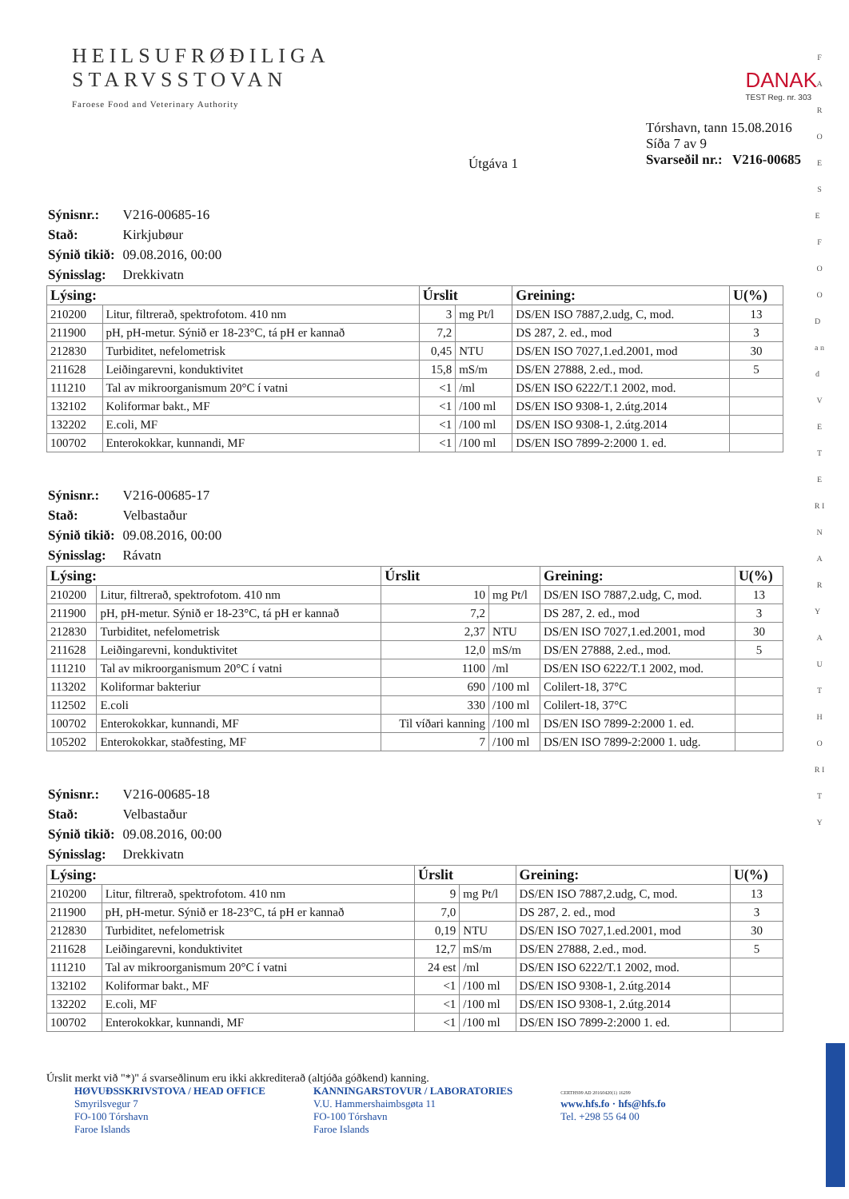HEILSUFRØÐILIGA
STARVSSTOVAN
Faroese Food and Veterinary Authority
DANAK
TEST Reg. nr. 303
Útgáva 1
Tórshavn, tann 15.08.2016
Síða 7 av 9
Svarseðil nr.: V216-00685
| Sýnisnr.: | V216-00685-16 |
| Stað: | Kirkjubøur |
| Sýnið tikið: | 09.08.2016, 00:00 |
| Sýnisslag: | Drekkivatn |
| Lýsing: | | Úrslit | | Greining: | U(%) |
| --- | --- | --- | --- | --- | --- |
| 210200 | Litur, filtrerað, spektrofotom. 410 nm | 3 | mg Pt/l | DS/EN ISO 7887,2.udg, C, mod. | 13 |
| 211900 | pH, pH-metur. Sýnið er 18-23°C, tá pH er kannað | 7,2 | | DS 287, 2. ed., mod | 3 |
| 212830 | Turbiditet, nefelometrisk | 0,45 | NTU | DS/EN ISO 7027,1.ed.2001, mod | 30 |
| 211628 | Leiðingarevni, konduktivitet | 15,8 | mS/m | DS/EN 27888, 2.ed., mod. | 5 |
| 111210 | Tal av mikroorganismum 20°C í vatni | <1 | /ml | DS/EN ISO 6222/T.1 2002, mod. | |
| 132102 | Koliformar bakt., MF | <1 | /100 ml | DS/EN ISO 9308-1, 2.útg.2014 | |
| 132202 | E.coli, MF | <1 | /100 ml | DS/EN ISO 9308-1, 2.útg.2014 | |
| 100702 | Enterokokkar, kunnandi, MF | <1 | /100 ml | DS/EN ISO 7899-2:2000 1. ed. | |
| Sýnisnr.: | V216-00685-17 |
| Stað: | Velbastaður |
| Sýnið tikið: | 09.08.2016, 00:00 |
| Sýnisslag: | Rávatn |
| Lýsing: | | Úrslit | | Greining: | U(%) |
| --- | --- | --- | --- | --- | --- |
| 210200 | Litur, filtrerað, spektrofotom. 410 nm | 10 | mg Pt/l | DS/EN ISO 7887,2.udg, C, mod. | 13 |
| 211900 | pH, pH-metur. Sýnið er 18-23°C, tá pH er kannað | 7,2 | | DS 287, 2. ed., mod | 3 |
| 212830 | Turbiditet, nefelometrisk | 2,37 | NTU | DS/EN ISO 7027,1.ed.2001, mod | 30 |
| 211628 | Leiðingarevni, konduktivitet | 12,0 | mS/m | DS/EN 27888, 2.ed., mod. | 5 |
| 111210 | Tal av mikroorganismum 20°C í vatni | 1100 | /ml | DS/EN ISO 6222/T.1 2002, mod. | |
| 113202 | Koliformar bakteriur | 690 | /100 ml | Colilert-18, 37°C | |
| 112502 | E.coli | 330 | /100 ml | Colilert-18, 37°C | |
| 100702 | Enterokokkar, kunnandi, MF | Til víðari kanning | /100 ml | DS/EN ISO 7899-2:2000 1. ed. | |
| 105202 | Enterokokkar, staðfesting, MF | 7 | /100 ml | DS/EN ISO 7899-2:2000 1. udg. | |
| Sýnisnr.: | V216-00685-18 |
| Stað: | Velbastaður |
| Sýnið tikið: | 09.08.2016, 00:00 |
| Sýnisslag: | Drekkivatn |
| Lýsing: | | Úrslit | | Greining: | U(%) |
| --- | --- | --- | --- | --- | --- |
| 210200 | Litur, filtrerað, spektrofotom. 410 nm | 9 | mg Pt/l | DS/EN ISO 7887,2.udg, C, mod. | 13 |
| 211900 | pH, pH-metur. Sýnið er 18-23°C, tá pH er kannað | 7,0 | | DS 287, 2. ed., mod | 3 |
| 212830 | Turbiditet, nefelometrisk | 0,19 | NTU | DS/EN ISO 7027,1.ed.2001, mod | 30 |
| 211628 | Leiðingarevni, konduktivitet | 12,7 | mS/m | DS/EN 27888, 2.ed., mod. | 5 |
| 111210 | Tal av mikroorganismum 20°C í vatni | 24 est | /ml | DS/EN ISO 6222/T.1 2002, mod. | |
| 132102 | Koliformar bakt., MF | <1 | /100 ml | DS/EN ISO 9308-1, 2.útg.2014 | |
| 132202 | E.coli, MF | <1 | /100 ml | DS/EN ISO 9308-1, 2.útg.2014 | |
| 100702 | Enterokokkar, kunnandi, MF | <1 | /100 ml | DS/EN ISO 7899-2:2000 1. ed. | |
Úrslit merkt við "*)" á svarseðlinum eru ikki akkrediterað (altjóða góðkend) kanning.
HØVUÐSSKRIVSTOVA / HEAD OFFICE
Smyrilsvegur 7
FO-100 Tórshavn
Faroe Islands
KANNINGARSTOVUR / LABORATORIES
V.U. Hammershaimbsgøta 11
FO-100 Tórshavn
Faroe Islands
CERTHS99 AD 20160420(1) 16299
www.hfs.fo · hfs@hfs.fo
Tel. +298 55 64 00
F A R O E S E F O O D a n d V E T E R I N A R Y A U T H O R I T Y